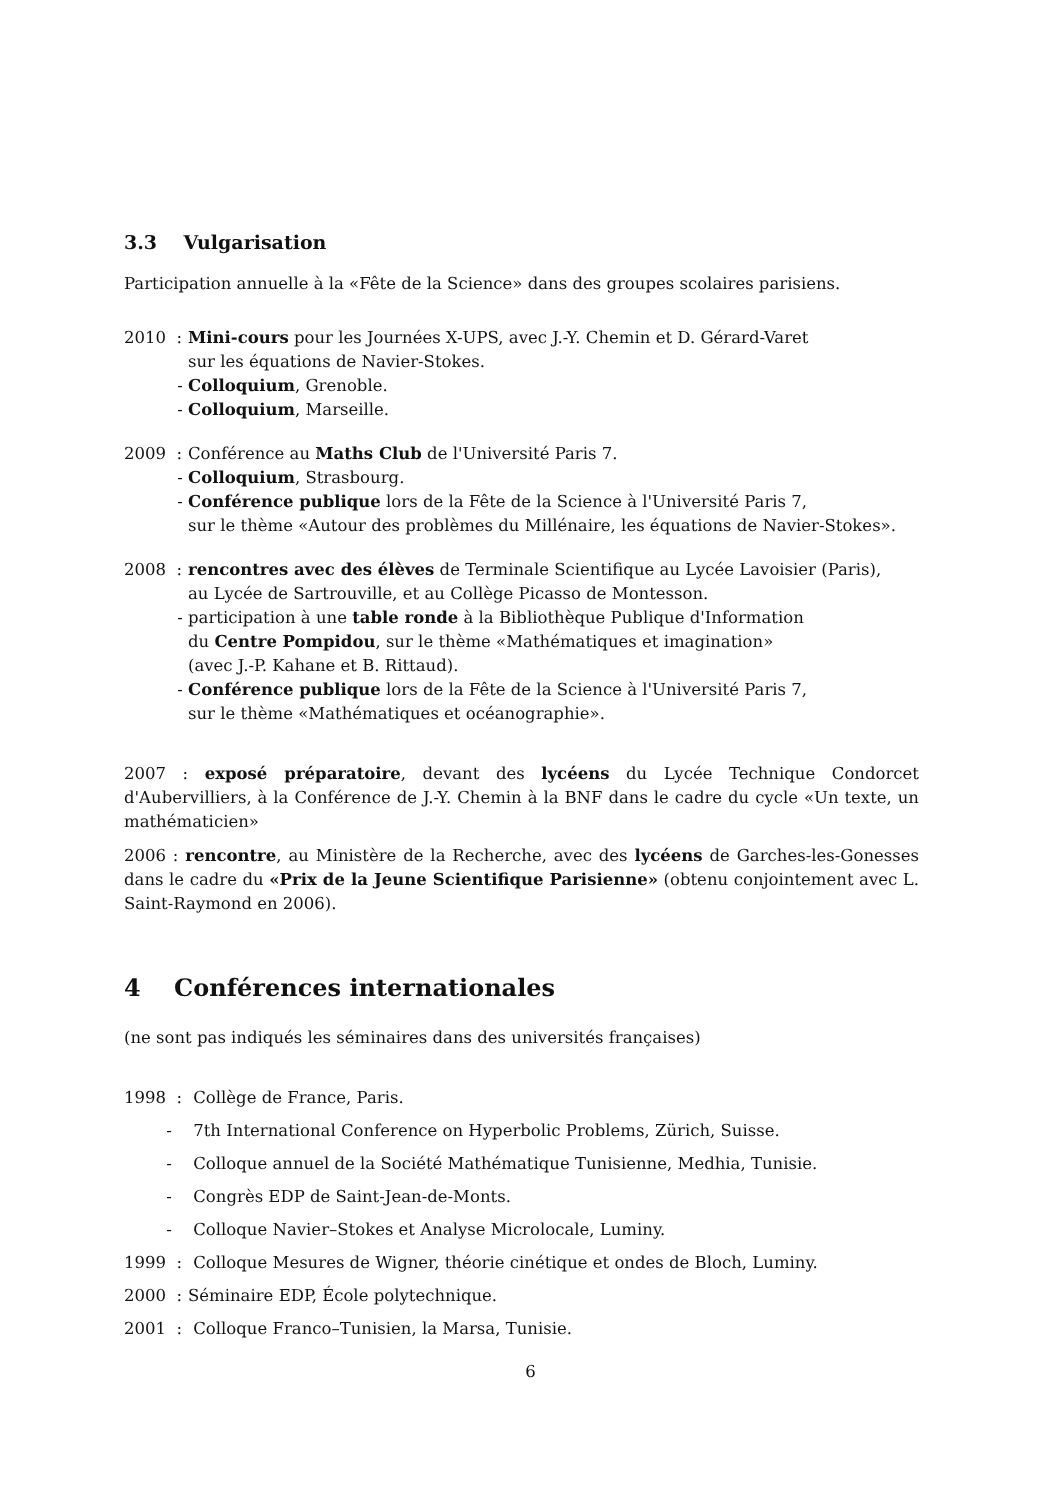3.3 Vulgarisation
Participation annuelle à la «Fête de la Science» dans des groupes scolaires parisiens.
2010 : Mini-cours pour les Journées X-UPS, avec J.-Y. Chemin et D. Gérard-Varet
sur les équations de Navier-Stokes.
- Colloquium, Grenoble.
- Colloquium, Marseille.
2009 : Conférence au Maths Club de l'Université Paris 7.
- Colloquium, Strasbourg.
- Conférence publique lors de la Fête de la Science à l'Université Paris 7,
sur le thème «Autour des problèmes du Millénaire, les équations de Navier-Stokes».
2008 : rencontres avec des élèves de Terminale Scientifique au Lycée Lavoisier (Paris),
au Lycée de Sartrouville, et au Collège Picasso de Montesson.
- participation à une table ronde à la Bibliothèque Publique d'Information
du Centre Pompidou, sur le thème «Mathématiques et imagination»
(avec J.-P. Kahane et B. Rittaud).
- Conférence publique lors de la Fête de la Science à l'Université Paris 7,
sur le thème «Mathématiques et océanographie».
2007 : exposé préparatoire, devant des lycéens du Lycée Technique Condorcet d'Aubervilliers, à la Conférence de J.-Y. Chemin à la BNF dans le cadre du cycle «Un texte, un mathématicien»
2006 : rencontre, au Ministère de la Recherche, avec des lycéens de Garches-les-Gonesses dans le cadre du «Prix de la Jeune Scientifique Parisienne» (obtenu conjointement avec L. Saint-Raymond en 2006).
4 Conférences internationales
(ne sont pas indiqués les séminaires dans des universités françaises)
1998 : Collège de France, Paris.
- 7th International Conference on Hyperbolic Problems, Zürich, Suisse.
- Colloque annuel de la Société Mathématique Tunisienne, Medhia, Tunisie.
- Congrès EDP de Saint-Jean-de-Monts.
- Colloque Navier–Stokes et Analyse Microlocale, Luminy.
1999 : Colloque Mesures de Wigner, théorie cinétique et ondes de Bloch, Luminy.
2000 : Séminaire EDP, École polytechnique.
2001 : Colloque Franco–Tunisien, la Marsa, Tunisie.
6